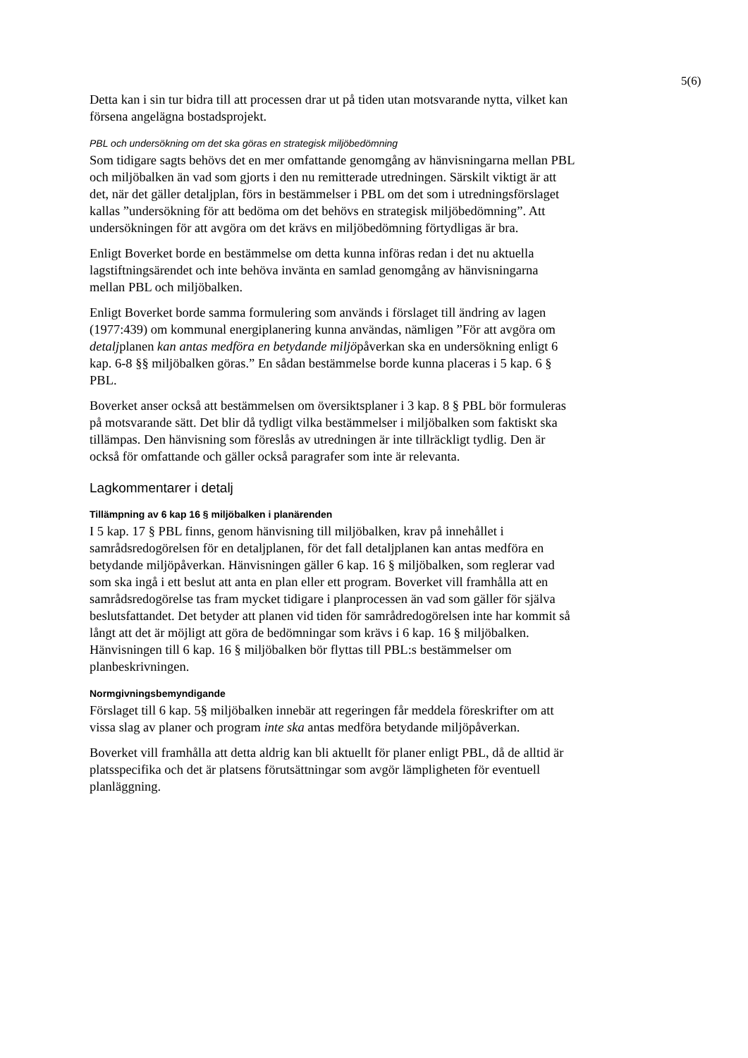5(6)
Detta kan i sin tur bidra till att processen drar ut på tiden utan motsvarande nytta, vilket kan försena angelägna bostadsprojekt.
PBL och undersökning om det ska göras en strategisk miljöbedömning
Som tidigare sagts behövs det en mer omfattande genomgång av hänvisningarna mellan PBL och miljöbalken än vad som gjorts i den nu remitterade utredningen. Särskilt viktigt är att det, när det gäller detaljplan, förs in bestämmelser i PBL om det som i utredningsförslaget kallas ”undersökning för att bedöma om det behövs en strategisk miljöbedömning”. Att undersökningen för att avgöra om det krävs en miljöbedömning förtydligas är bra.
Enligt Boverket borde en bestämmelse om detta kunna införas redan i det nu aktuella lagstiftningsärendet och inte behöva invänta en samlad genomgång av hänvisningarna mellan PBL och miljöbalken.
Enligt Boverket borde samma formulering som används i förslaget till ändring av lagen (1977:439) om kommunal energiplanering kunna användas, nämligen ”För att avgöra om detaljplanen kan antas medföra en betydande miljöpåverkan ska en undersökning enligt 6 kap. 6-8 §§ miljöbalken göras.” En sådan bestämmelse borde kunna placeras i 5 kap. 6 § PBL.
Boverket anser också att bestämmelsen om översiktsplaner i 3 kap. 8 § PBL bör formuleras på motsvarande sätt. Det blir då tydligt vilka bestämmelser i miljöbalken som faktiskt ska tillämpas. Den hänvisning som föreslås av utredningen är inte tillräckligt tydlig. Den är också för omfattande och gäller också paragrafer som inte är relevanta.
Lagkommentarer i detalj
Tillämpning av 6 kap 16 § miljöbalken i planärenden
I 5 kap. 17 § PBL finns, genom hänvisning till miljöbalken, krav på innehållet i samrådsredogörelsen för en detaljplanen, för det fall detaljplanen kan antas medföra en betydande miljöpåverkan. Hänvisningen gäller 6 kap. 16 § miljöbalken, som reglerar vad som ska ingå i ett beslut att anta en plan eller ett program. Boverket vill framhålla att en samrådsredogörelse tas fram mycket tidigare i planprocessen än vad som gäller för själva beslutsfattandet. Det betyder att planen vid tiden för samrådredogörelsen inte har kommit så långt att det är möjligt att göra de bedömningar som krävs i 6 kap. 16 § miljöbalken. Hänvisningen till 6 kap. 16 § miljöbalken bör flyttas till PBL:s bestämmelser om planbeskrivningen.
Normgivningsbemyndigande
Förslaget till 6 kap. 5§ miljöbalken innebär att regeringen får meddela föreskrifter om att vissa slag av planer och program inte ska antas medföra betydande miljöpåverkan.
Boverket vill framhålla att detta aldrig kan bli aktuellt för planer enligt PBL, då de alltid är platsspecifika och det är platsens förutsättningar som avgör lämpligheten för eventuell planläggning.